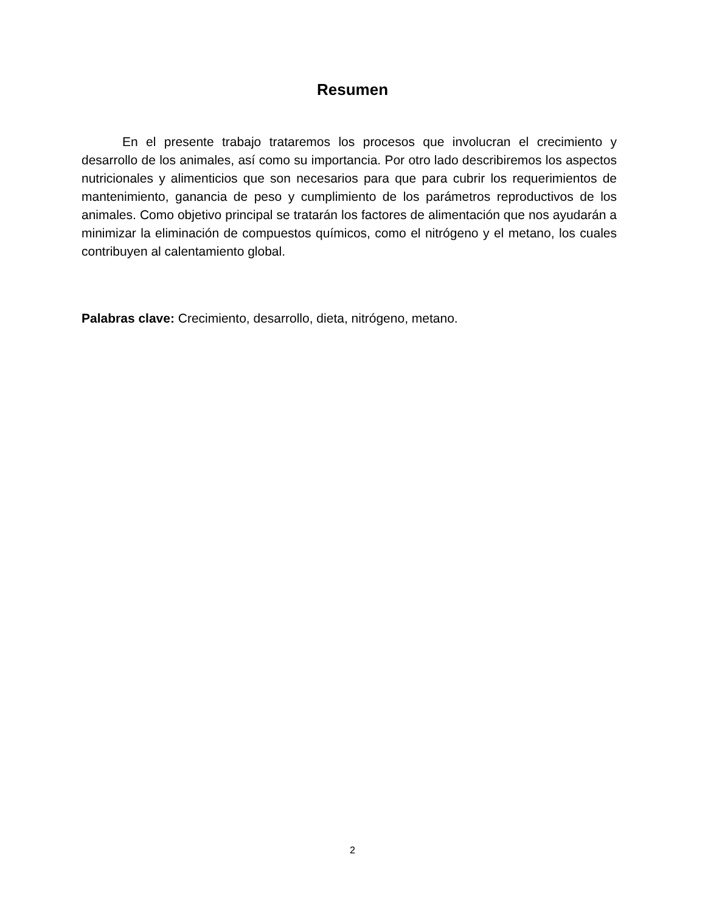Resumen
En el presente trabajo trataremos los procesos que involucran el crecimiento y desarrollo de los animales, así como su importancia. Por otro lado describiremos los aspectos nutricionales y alimenticios que son necesarios para que para cubrir los requerimientos de mantenimiento, ganancia de peso y cumplimiento de los parámetros reproductivos de los animales. Como objetivo principal se tratarán los factores de alimentación que nos ayudarán a minimizar la eliminación de compuestos químicos, como el nitrógeno y el metano, los cuales contribuyen al calentamiento global.
Palabras clave: Crecimiento, desarrollo, dieta, nitrógeno, metano.
2